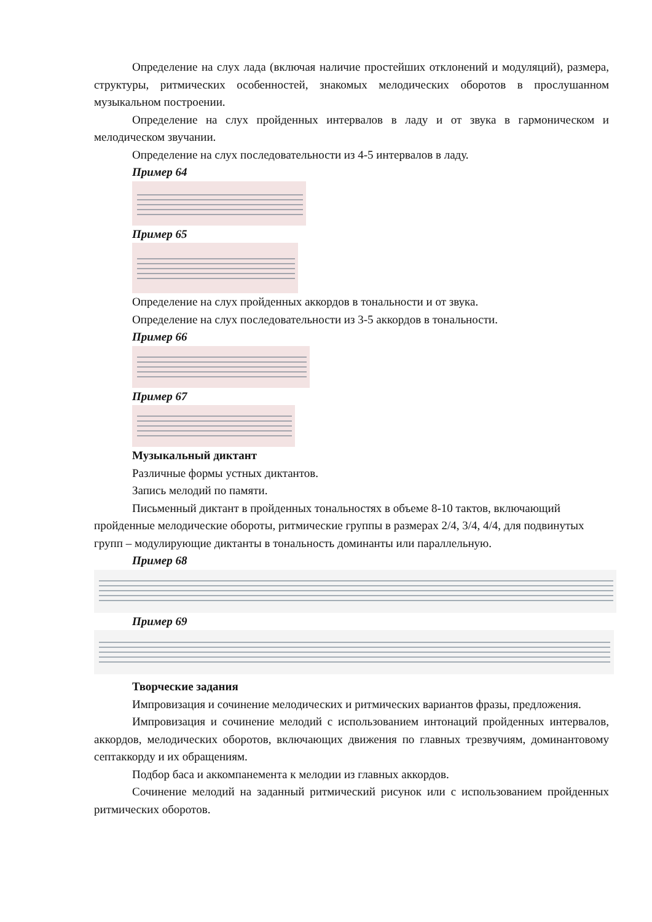Определение на слух лада (включая наличие простейших отклонений и модуляций), размера, структуры, ритмических особенностей, знакомых мелодических оборотов в прослушанном музыкальном построении.
Определение на слух пройденных интервалов в ладу и от звука в гармоническом и мелодическом звучании.
Определение на слух последовательности из 4-5 интервалов в ладу.
Пример 64
Пример 65
Определение на слух пройденных аккордов в тональности и от звука.
Определение на слух последовательности из 3-5 аккордов в тональности.
Пример 66
Пример 67
Музыкальный диктант
Различные формы устных диктантов.
Запись мелодий по памяти.
Письменный диктант в пройденных тональностях в объеме 8-10 тактов, включающий пройденные мелодические обороты, ритмические группы в размерах 2/4, 3/4, 4/4, для подвинутых групп – модулирующие диктанты в тональность доминанты или параллельную.
Пример 68
Пример 69
Творческие задания
Импровизация и сочинение мелодических и ритмических вариантов фразы, предложения.
Импровизация и сочинение мелодий с использованием интонаций пройденных интервалов, аккордов, мелодических оборотов, включающих движения по главных трезвучиям, доминантовому септаккорду и их обращениям.
Подбор баса и аккомпанемента к мелодии из главных аккордов.
Сочинение мелодий на заданный ритмический рисунок или с использованием пройденных ритмических оборотов.